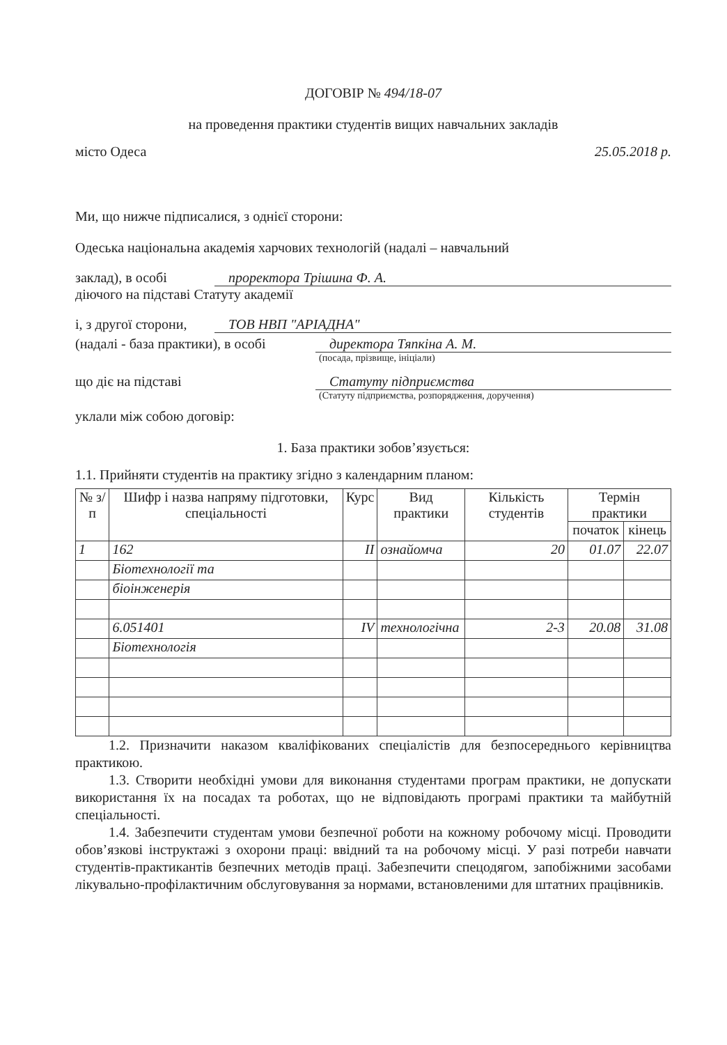ДОГОВІР № 494/18-07
на проведення практики студентів вищих навчальних закладів
місто Одеса 25.05.2018 р.
Ми, що нижче підписалися, з однієї сторони:
Одеська національна академія харчових технологій (надалі – навчальний
заклад), в особі проректора Трішина Ф. А.
діючого на підставі Статуту академії
і, з другої сторони, ТОВ НВП "АРІАДНА"
(надалі - база практики), в особі директора Тяпкіна А. М.
(посада, прізвище, ініціали)
що діє на підставі Статуту підприємства
(Статуту підприємства, розпорядження, доручення)
уклали між собою договір:
1. База практики зобов’язується:
1.1. Прийняти студентів на практику згідно з календарним планом:
| № з/п | Шифр і назва напряму підготовки, спеціальності | Курс | Вид практики | Кількість студентів | Термін практики | |
| --- | --- | --- | --- | --- | --- | --- |
| | | | | | початок | кінець |
| 1 | 162 | II | ознайомча | 20 | 01.07 | 22.07 |
| | Біотехнології та | | | | | |
| | біоінженерія | | | | | |
| | 6.051401 | IV | технологічна | 2-3 | 20.08 | 31.08 |
| | Біотехнологія | | | | | |
1.2. Призначити наказом кваліфікованих спеціалістів для безпосереднього керівництва практикою.
1.3. Створити необхідні умови для виконання студентами програм практики, не допускати використання їх на посадах та роботах, що не відповідають програмі практики та майбутній спеціальності.
1.4. Забезпечити студентам умови безпечної роботи на кожному робочому місці. Проводити обов’язкові інструктажі з охорони праці: ввідний та на робочому місці. У разі потреби навчати студентів-практикантів безпечних методів праці. Забезпечити спецодягом, запобіжними засобами лікувально-профілактичним обслуговування за нормами, встановленими для штатних працівників.